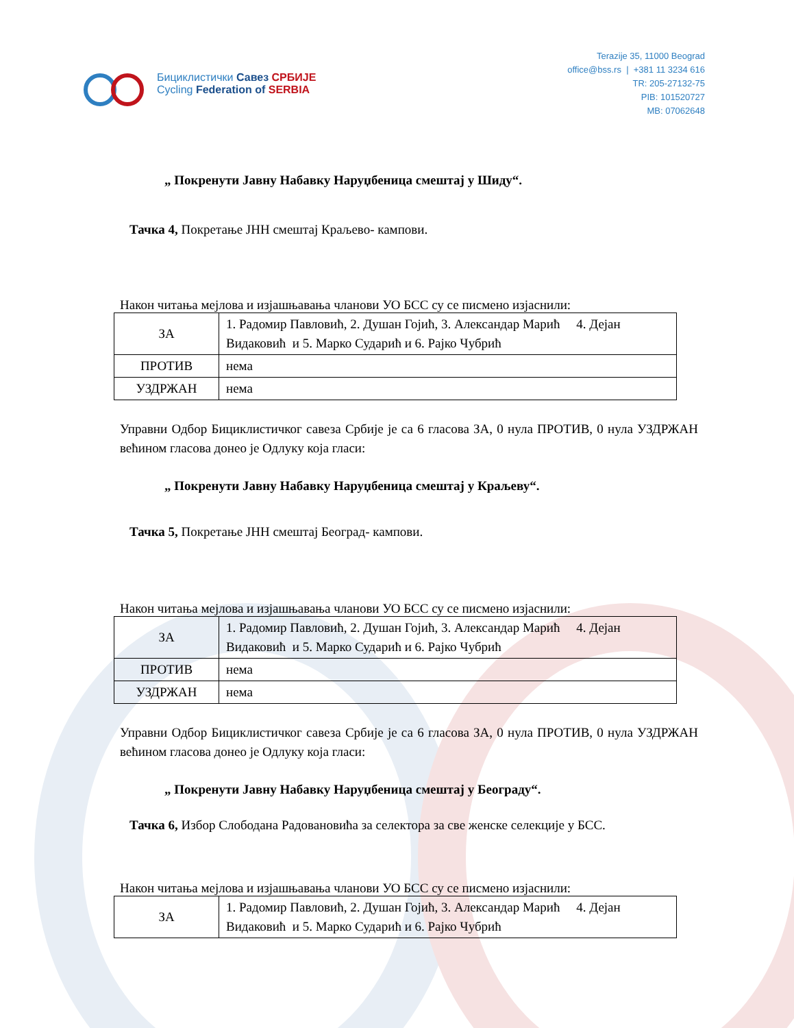Бициклистички Савез СРБИЈЕ
Cycling Federation of SERBIA
Terazije 35, 11000 Beograd
office@bss.rs | +381 11 3234 616
TR: 205-27132-75
PIB: 101520727
MB: 07062648
„ Покренути Јавну Набавку Наруџбеница смештај у Шиду“.
Тачка 4, Покретање ЈНН смештај Краљево- кампови.
Након читања мејлова и изјашњавања чланови УО БСС су се писмено изјаснили:
| ЗА | 1. Радомир Павловић, 2. Душан Гојић, 3. Александар Марић 4. Дејан Видаковић и 5. Марко Сударић и 6. Рајко Чубрић |
| ПРОТИВ | нема |
| УЗДРЖАН | нема |
Управни Одбор Бициклистичког савеза Србије је са 6 гласова ЗА, 0 нула ПРОТИВ, 0 нула УЗДРЖАН већином гласова донео је Одлуку која гласи:
„ Покренути Јавну Набавку Наруџбеница смештај у Краљеву“.
Тачка 5, Покретање ЈНН смештај Београд- кампови.
Након читања мејлова и изјашњавања чланови УО БСС су се писмено изјаснили:
| ЗА | 1. Радомир Павловић, 2. Душан Гојић, 3. Александар Марић 4. Дејан Видаковић и 5. Марко Сударић и 6. Рајко Чубрић |
| ПРОТИВ | нема |
| УЗДРЖАН | нема |
Управни Одбор Бициклистичког савеза Србије је са 6 гласова ЗА, 0 нула ПРОТИВ, 0 нула УЗДРЖАН већином гласова донео је Одлуку која гласи:
„ Покренути Јавну Набавку Наруџбеница смештај у Београду“.
Тачка 6, Избор Слободана Радовановића за селектора за све женске селекције у БСС.
Након читања мејлова и изјашњавања чланови УО БСС су се писмено изјаснили:
| ЗА | 1. Радомир Павловић, 2. Душан Гојић, 3. Александар Марић 4. Дејан Видаковић и 5. Марко Сударић и 6. Рајко Чубрић |